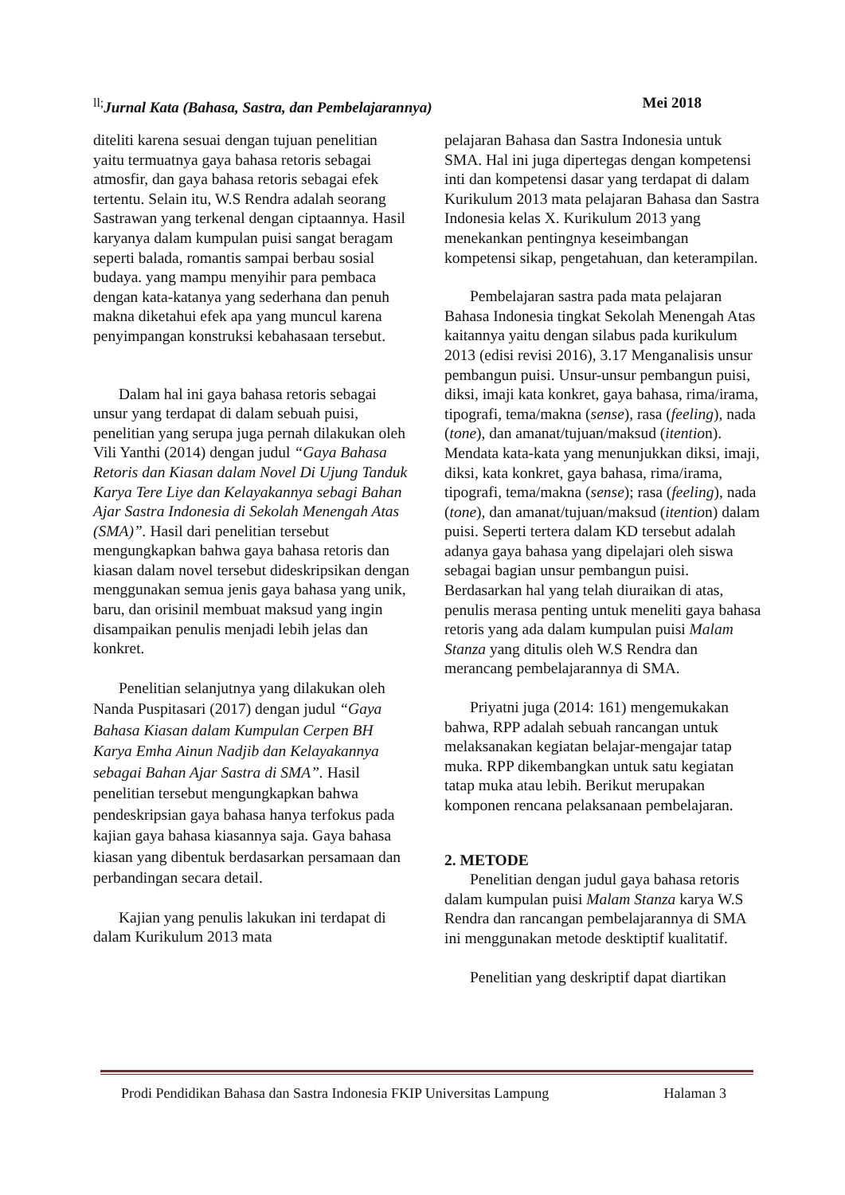<sup>ll;</sup>Jurnal Kata (Bahasa, Sastra, dan Pembelajarannya) Mei 2018
diteliti karena sesuai dengan tujuan penelitian yaitu termuatnya gaya bahasa retoris sebagai atmosfir, dan gaya bahasa retoris sebagai efek tertentu. Selain itu, W.S Rendra adalah seorang Sastrawan yang terkenal dengan ciptaannya. Hasil karyanya dalam kumpulan puisi sangat beragam seperti balada, romantis sampai berbau sosial budaya. yang mampu menyihir para pembaca dengan kata-katanya yang sederhana dan penuh makna diketahui efek apa yang muncul karena penyimpangan konstruksi kebahasaan tersebut.
Dalam hal ini gaya bahasa retoris sebagai unsur yang terdapat di dalam sebuah puisi, penelitian yang serupa juga pernah dilakukan oleh Vili Yanthi (2014) dengan judul “Gaya Bahasa Retoris dan Kiasan dalam Novel Di Ujung Tanduk Karya Tere Liye dan Kelayakannya sebagi Bahan Ajar Sastra Indonesia di Sekolah Menengah Atas (SMA)”. Hasil dari penelitian tersebut mengungkapkan bahwa gaya bahasa retoris dan kiasan dalam novel tersebut dideskripsikan dengan menggunakan semua jenis gaya bahasa yang unik, baru, dan orisinil membuat maksud yang ingin disampaikan penulis menjadi lebih jelas dan konkret.
Penelitian selanjutnya yang dilakukan oleh Nanda Puspitasari (2017) dengan judul “Gaya Bahasa Kiasan dalam Kumpulan Cerpen BH Karya Emha Ainun Nadjib dan Kelayakannya sebagai Bahan Ajar Sastra di SMA”. Hasil penelitian tersebut mengungkapkan bahwa pendeskripsian gaya bahasa hanya terfokus pada kajian gaya bahasa kiasannya saja. Gaya bahasa kiasan yang dibentuk berdasarkan persamaan dan perbandingan secara detail.
Kajian yang penulis lakukan ini terdapat di dalam Kurikulum 2013 mata
pelajaran Bahasa dan Sastra Indonesia untuk SMA. Hal ini juga dipertegas dengan kompetensi inti dan kompetensi dasar yang terdapat di dalam Kurikulum 2013 mata pelajaran Bahasa dan Sastra Indonesia kelas X. Kurikulum 2013 yang menekankan pentingnya keseimbangan kompetensi sikap, pengetahuan, dan keterampilan.
Pembelajaran sastra pada mata pelajaran Bahasa Indonesia tingkat Sekolah Menengah Atas kaitannya yaitu dengan silabus pada kurikulum 2013 (edisi revisi 2016), 3.17 Menganalisis unsur pembangun puisi. Unsur-unsur pembangun puisi, diksi, imaji kata konkret, gaya bahasa, rima/irama, tipografi, tema/makna (sense), rasa (feeling), nada (tone), dan amanat/tujuan/maksud (itention). Mendata kata-kata yang menunjukkan diksi, imaji, diksi, kata konkret, gaya bahasa, rima/irama, tipografi, tema/makna (sense); rasa (feeling), nada (tone), dan amanat/tujuan/maksud (itention) dalam puisi. Seperti tertera dalam KD tersebut adalah adanya gaya bahasa yang dipelajari oleh siswa sebagai bagian unsur pembangun puisi. Berdasarkan hal yang telah diuraikan di atas, penulis merasa penting untuk meneliti gaya bahasa retoris yang ada dalam kumpulan puisi Malam Stanza yang ditulis oleh W.S Rendra dan merancang pembelajarannya di SMA.
Priyatni juga (2014: 161) mengemukakan bahwa, RPP adalah sebuah rancangan untuk melaksanakan kegiatan belajar-mengajar tatap muka. RPP dikembangkan untuk satu kegiatan tatap muka atau lebih. Berikut merupakan komponen rencana pelaksanaan pembelajaran.
2. METODE
Penelitian dengan judul gaya bahasa retoris dalam kumpulan puisi Malam Stanza karya W.S Rendra dan rancangan pembelajarannya di SMA ini menggunakan metode desktiptif kualitatif.
Penelitian yang deskriptif dapat diartikan
Prodi Pendidikan Bahasa dan Sastra Indonesia FKIP Universitas Lampung Halaman 3